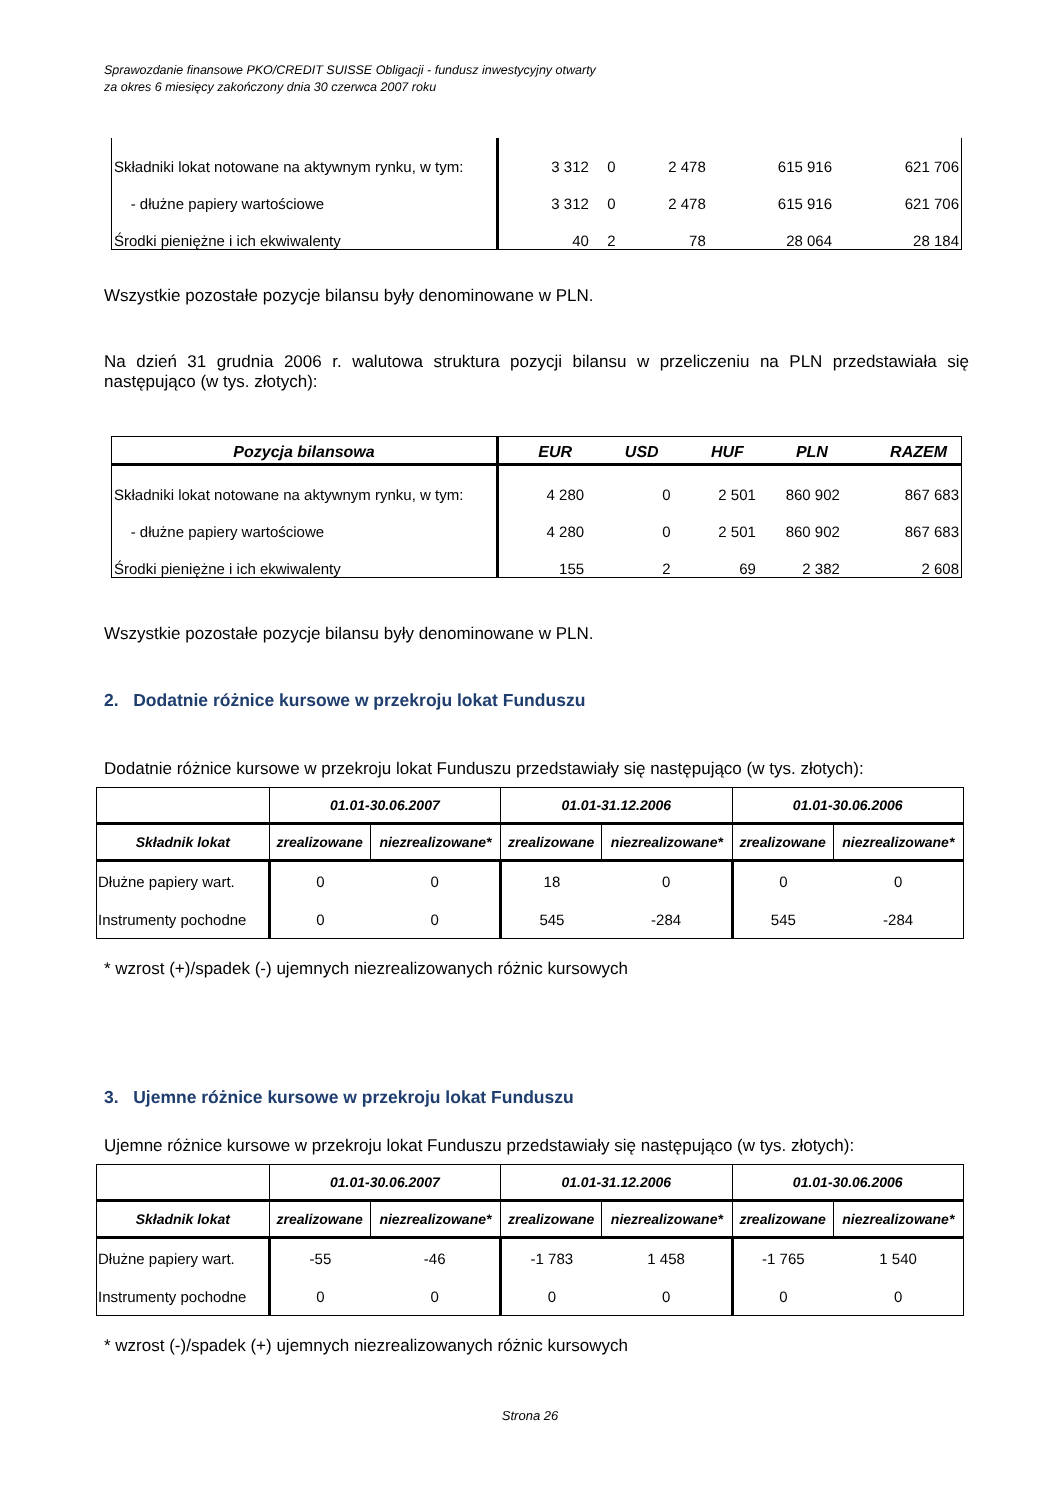Sprawozdanie finansowe PKO/CREDIT SUISSE Obligacji - fundusz inwestycyjny otwarty
za okres 6 miesięcy zakończony dnia 30 czerwca 2007 roku
| Składniki lokat notowane na aktywnym rynku, w tym: | 3 312 | 0 | 2 478 | 615 916 | 621 706 |
| - dłużne papiery wartościowe | 3 312 | 0 | 2 478 | 615 916 | 621 706 |
| Środki pieniężne i ich ekwiwalenty | 40 | 2 | 78 | 28 064 | 28 184 |
Wszystkie pozostałe pozycje bilansu były denominowane w PLN.
Na dzień 31 grudnia 2006 r. walutowa struktura pozycji bilansu w przeliczeniu na PLN przedstawiała się następująco (w tys. złotych):
| Pozycja bilansowa | EUR | USD | HUF | PLN | RAZEM |
| --- | --- | --- | --- | --- | --- |
| Składniki lokat notowane na aktywnym rynku, w tym: | 4 280 | 0 | 2 501 | 860 902 | 867 683 |
| - dłużne papiery wartościowe | 4 280 | 0 | 2 501 | 860 902 | 867 683 |
| Środki pieniężne i ich ekwiwalenty | 155 | 2 | 69 | 2 382 | 2 608 |
Wszystkie pozostałe pozycje bilansu były denominowane w PLN.
2. Dodatnie różnice kursowe w przekroju lokat Funduszu
Dodatnie różnice kursowe w przekroju lokat Funduszu przedstawiały się następująco (w tys. złotych):
| | 01.01-30.06.2007 | | 01.01-31.12.2006 | | 01.01-30.06.2006 | |
| --- | --- | --- | --- | --- | --- | --- |
| Składnik lokat | zrealizowane | niezrealizowane* | zrealizowane | niezrealizowane* | zrealizowane | niezrealizowane* |
| Dłużne papiery wart. | 0 | 0 | 18 | 0 | 0 | 0 |
| Instrumenty pochodne | 0 | 0 | 545 | -284 | 545 | -284 |
* wzrost (+)/spadek (-) ujemnych niezrealizowanych różnic kursowych
3. Ujemne różnice kursowe w przekroju lokat Funduszu
Ujemne różnice kursowe w przekroju lokat Funduszu przedstawiały się następująco (w tys. złotych):
| | 01.01-30.06.2007 | | 01.01-31.12.2006 | | 01.01-30.06.2006 | |
| --- | --- | --- | --- | --- | --- | --- |
| Składnik lokat | zrealizowane | niezrealizowane* | zrealizowane | niezrealizowane* | zrealizowane | niezrealizowane* |
| Dłużne papiery wart. | -55 | -46 | -1 783 | 1 458 | -1 765 | 1 540 |
| Instrumenty pochodne | 0 | 0 | 0 | 0 | 0 | 0 |
* wzrost (-)/spadek (+) ujemnych niezrealizowanych różnic kursowych
Strona 26